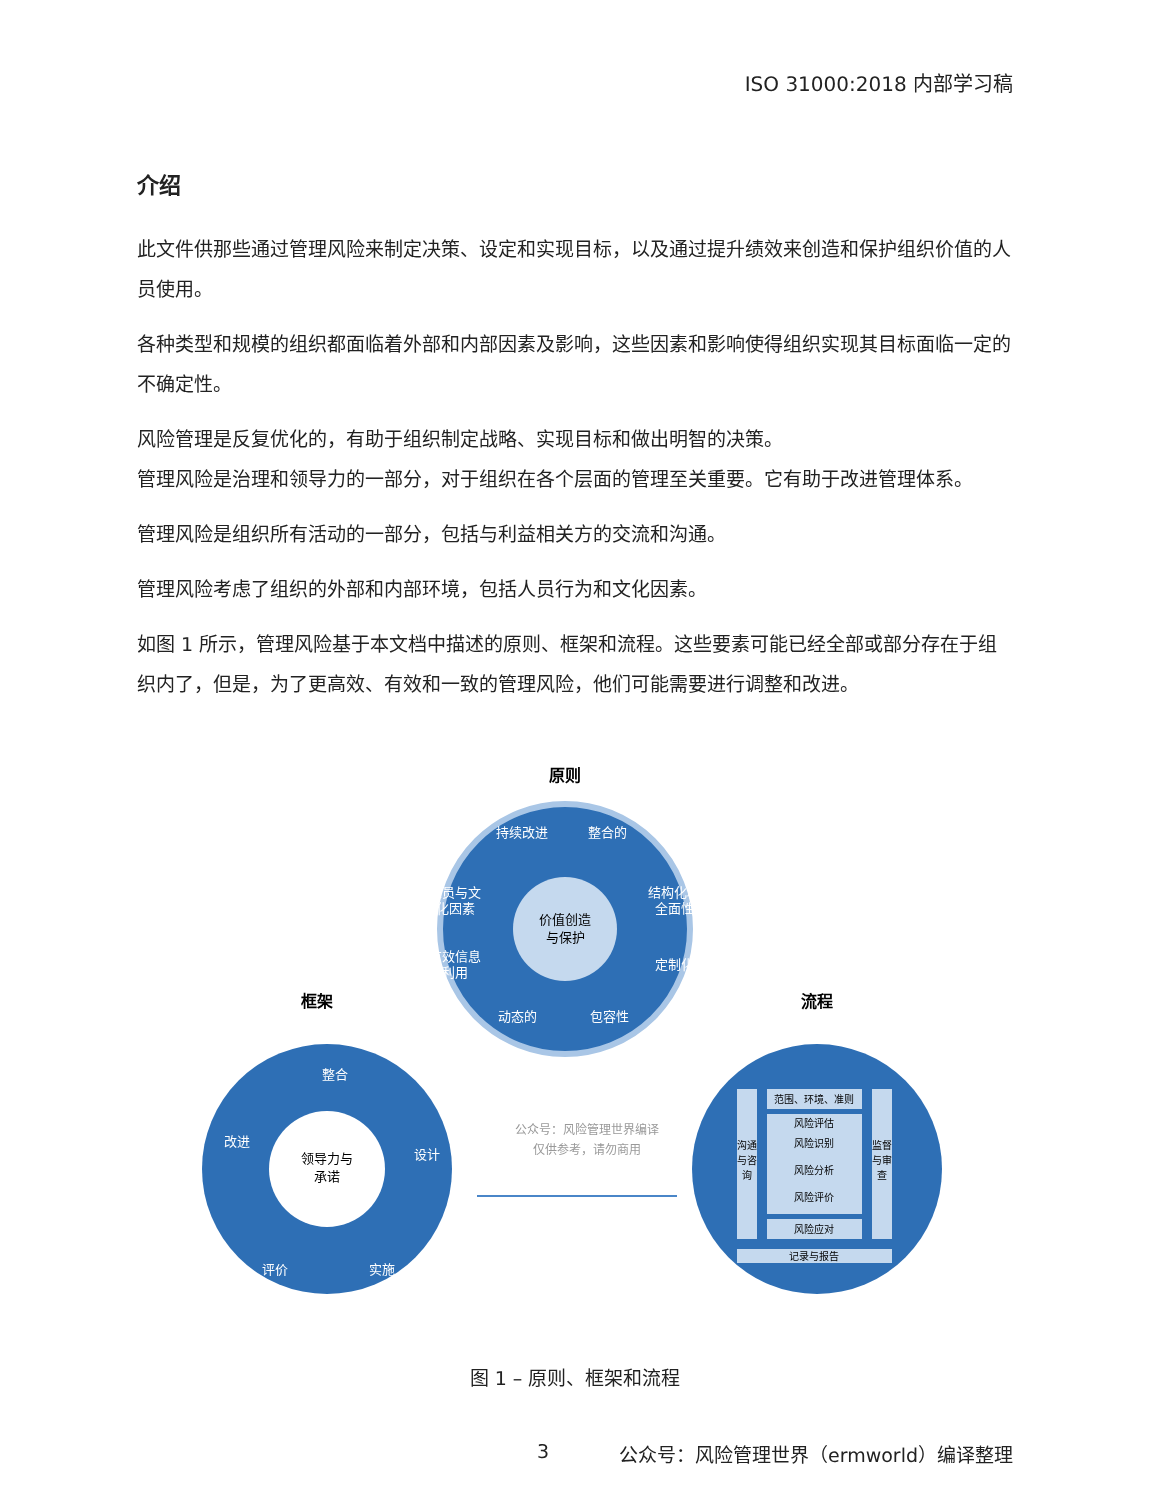ISO 31000:2018 内部学习稿
介绍
此文件供那些通过管理风险来制定决策、设定和实现目标，以及通过提升绩效来创造和保护组织价值的人员使用。
各种类型和规模的组织都面临着外部和内部因素及影响，这些因素和影响使得组织实现其目标面临一定的不确定性。
风险管理是反复优化的，有助于组织制定战略、实现目标和做出明智的决策。
管理风险是治理和领导力的一部分，对于组织在各个层面的管理至关重要。它有助于改进管理体系。
管理风险是组织所有活动的一部分，包括与利益相关方的交流和沟通。
管理风险考虑了组织的外部和内部环境，包括人员行为和文化因素。
如图 1 所示，管理风险基于本文档中描述的原则、框架和流程。这些要素可能已经全部或部分存在于组织内了，但是，为了更高效、有效和一致的管理风险，他们可能需要进行调整和改进。
原则
持续改进
整合的
人员与文
化因素
结构化和
全面性
有效信息
利用
定制化
动态的
包容性
价值创造
与保护
框架
整合
设计
实施
评价
改进
领导力与
承诺
公众号：风险管理世界编译
仅供参考，请勿商用
流程
范围、环境、准则
风险评估
风险识别
风险分析
风险评价
风险应对
记录与报告
沟通
与咨
询
监督
与审
查
图 1 – 原则、框架和流程
3 公众号：风险管理世界（ermworld）编译整理